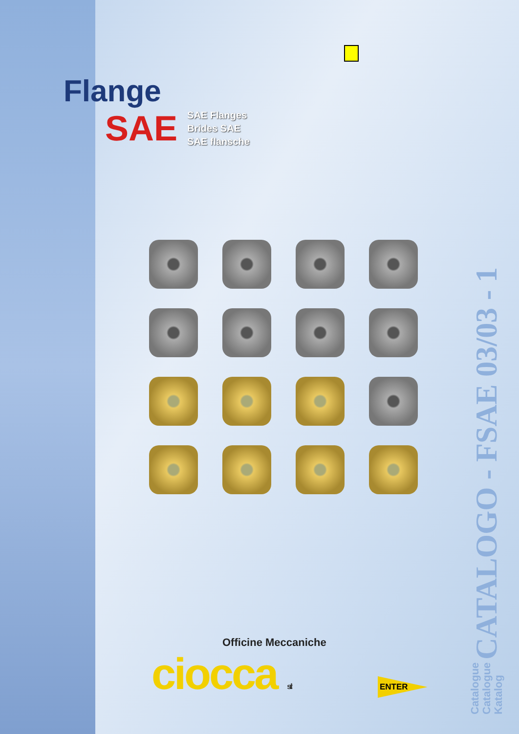Flange
SAE
SAE Flanges
Brides SAE
SAE flansche
Catalogue
Catalogue
Katalog CATALOGO - FSAE 03/03 - 1
Officine Meccaniche
ciocca s.r.l.
ENTER